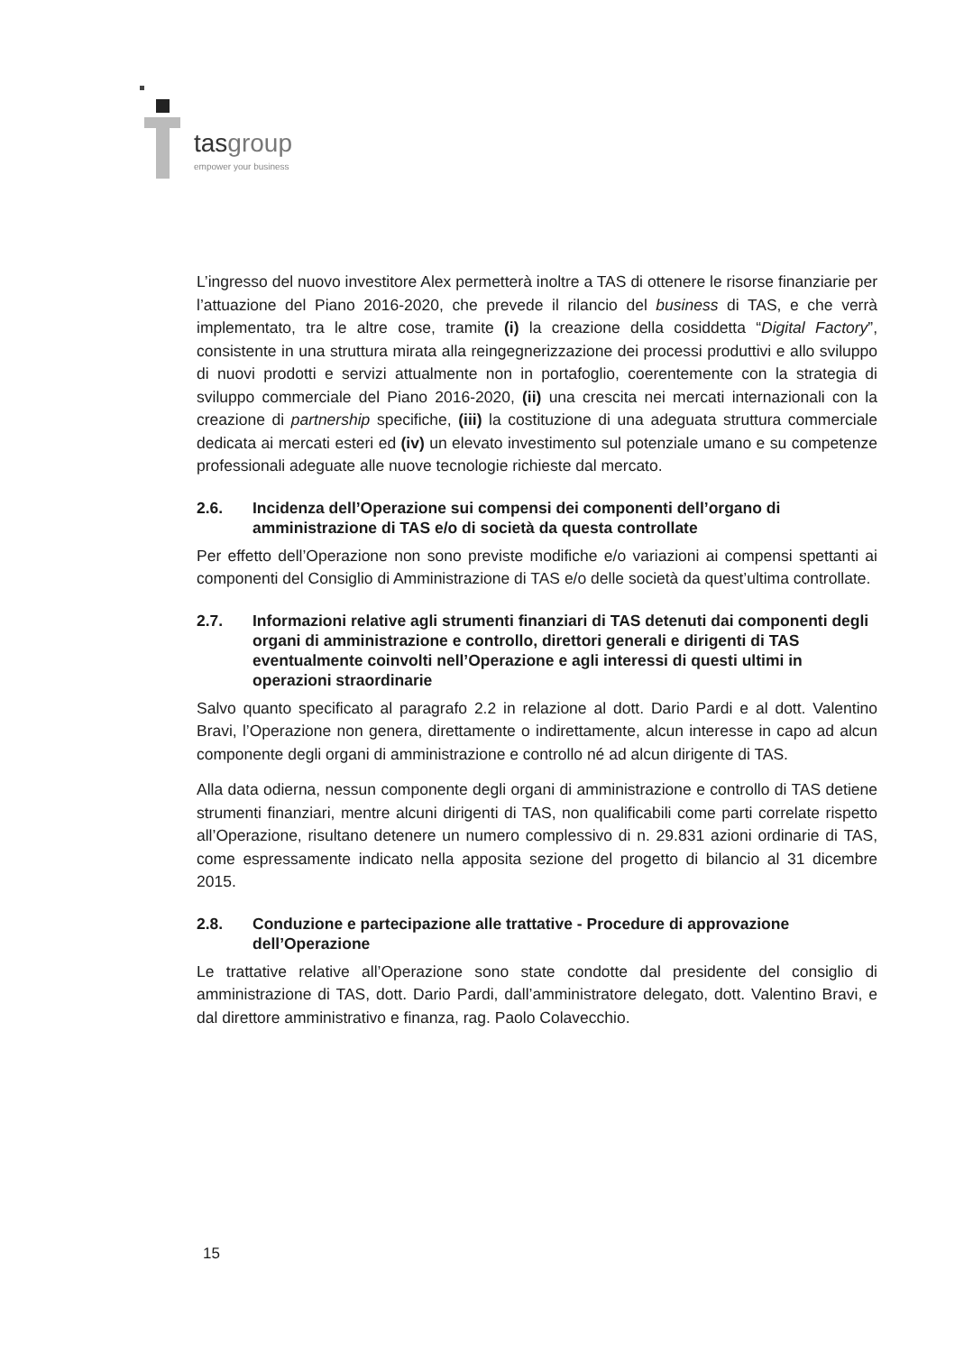tasgroup
empower your business
L’ingresso del nuovo investitore Alex permetterà inoltre a TAS di ottenere le risorse finanziarie per l’attuazione del Piano 2016-2020, che prevede il rilancio del business di TAS, e che verrà implementato, tra le altre cose, tramite (i) la creazione della cosiddetta “Digital Factory”, consistente in una struttura mirata alla reingegnerizzazione dei processi produttivi e allo sviluppo di nuovi prodotti e servizi attualmente non in portafoglio, coerentemente con la strategia di sviluppo commerciale del Piano 2016-2020, (ii) una crescita nei mercati internazionali con la creazione di partnership specifiche, (iii) la costituzione di una adeguata struttura commerciale dedicata ai mercati esteri ed (iv) un elevato investimento sul potenziale umano e su competenze professionali adeguate alle nuove tecnologie richieste dal mercato.
2.6. Incidenza dell’Operazione sui compensi dei componenti dell’organo di amministrazione di TAS e/o di società da questa controllate
Per effetto dell’Operazione non sono previste modifiche e/o variazioni ai compensi spettanti ai componenti del Consiglio di Amministrazione di TAS e/o delle società da quest’ultima controllate.
2.7. Informazioni relative agli strumenti finanziari di TAS detenuti dai componenti degli organi di amministrazione e controllo, direttori generali e dirigenti di TAS eventualmente coinvolti nell’Operazione e agli interessi di questi ultimi in operazioni straordinarie
Salvo quanto specificato al paragrafo 2.2 in relazione al dott. Dario Pardi e al dott. Valentino Bravi, l’Operazione non genera, direttamente o indirettamente, alcun interesse in capo ad alcun componente degli organi di amministrazione e controllo né ad alcun dirigente di TAS.
Alla data odierna, nessun componente degli organi di amministrazione e controllo di TAS detiene strumenti finanziari, mentre alcuni dirigenti di TAS, non qualificabili come parti correlate rispetto all’Operazione, risultano detenere un numero complessivo di n. 29.831 azioni ordinarie di TAS, come espressamente indicato nella apposita sezione del progetto di bilancio al 31 dicembre 2015.
2.8. Conduzione e partecipazione alle trattative - Procedure di approvazione dell’Operazione
Le trattative relative all’Operazione sono state condotte dal presidente del consiglio di amministrazione di TAS, dott. Dario Pardi, dall’amministratore delegato, dott. Valentino Bravi, e dal direttore amministrativo e finanza, rag. Paolo Colavecchio.
15